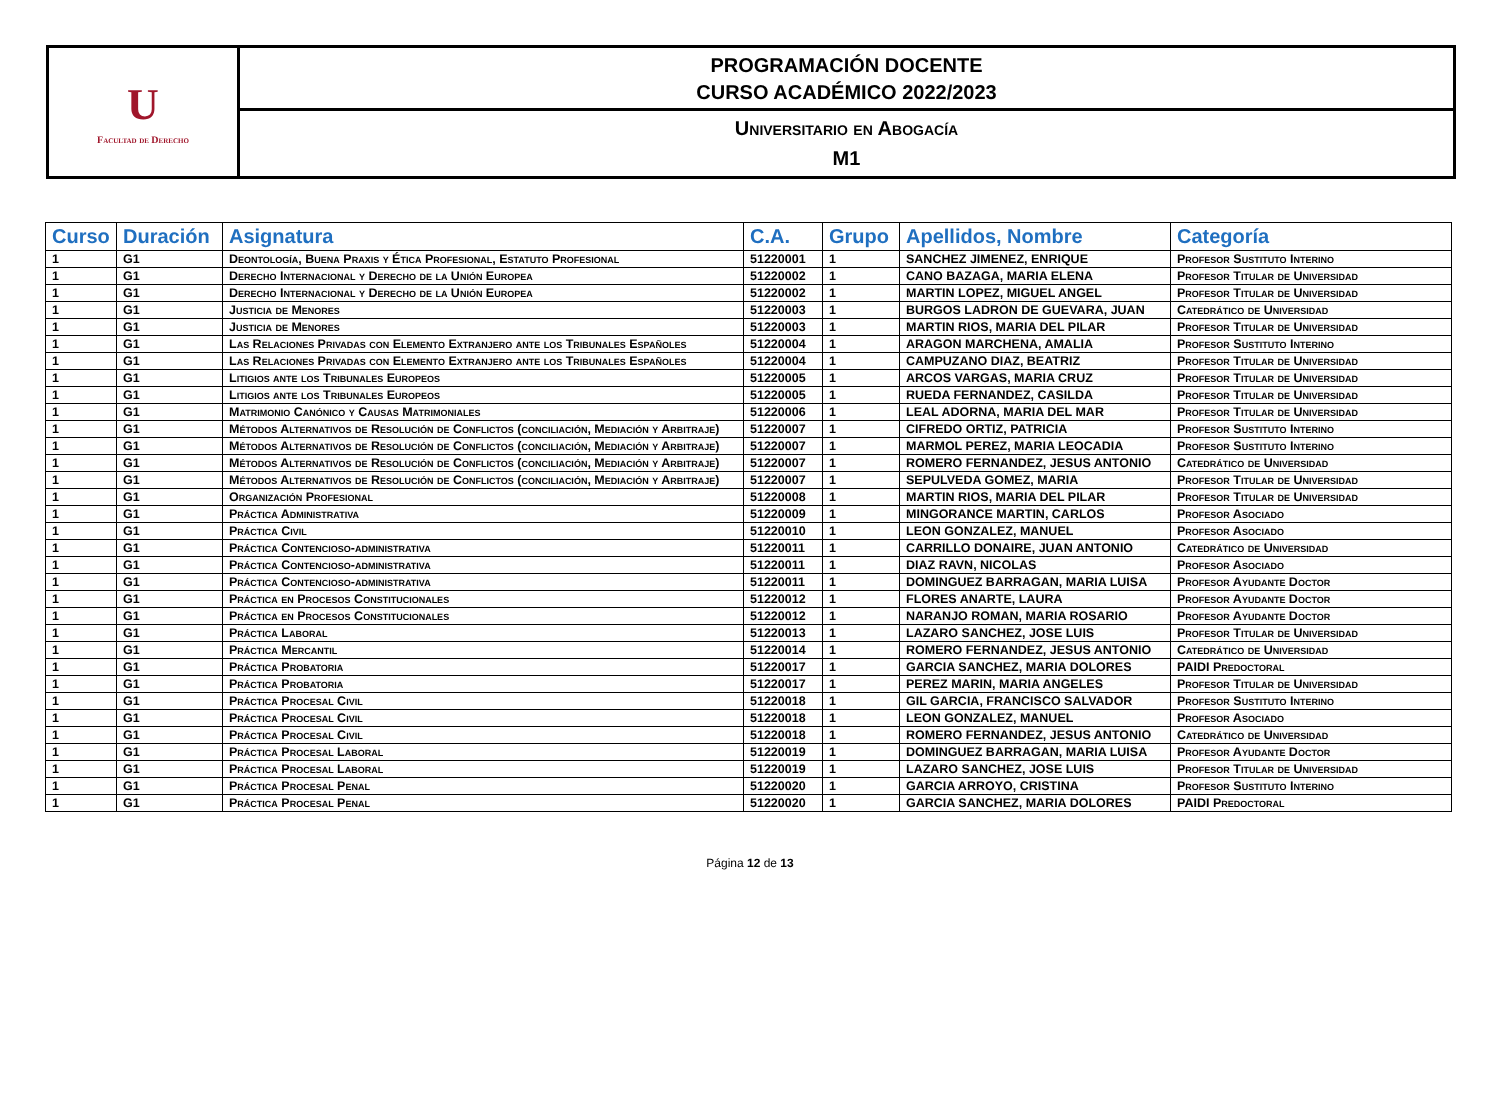U
Facultad de Derecho
PROGRAMACIÓN DOCENTE
CURSO ACADÉMICO 2022/2023
Universitario en Abogacía
M1
| Curso | Duración | Asignatura | C.A. | Grupo | Apellidos, Nombre | Categoría |
| --- | --- | --- | --- | --- | --- | --- |
| 1 | G1 | Deontología, Buena Praxis y Ética Profesional, Estatuto Profesional | 51220001 | 1 | SANCHEZ JIMENEZ, ENRIQUE | Profesor Sustituto Interino |
| 1 | G1 | Derecho Internacional y Derecho de la Unión Europea | 51220002 | 1 | CANO BAZAGA, MARIA ELENA | Profesor Titular de Universidad |
| 1 | G1 | Derecho Internacional y Derecho de la Unión Europea | 51220002 | 1 | MARTIN LOPEZ, MIGUEL ANGEL | Profesor Titular de Universidad |
| 1 | G1 | Justicia de Menores | 51220003 | 1 | BURGOS LADRON DE GUEVARA, JUAN | Catedrático de Universidad |
| 1 | G1 | Justicia de Menores | 51220003 | 1 | MARTIN RIOS, MARIA DEL PILAR | Profesor Titular de Universidad |
| 1 | G1 | Las Relaciones Privadas con Elemento Extranjero ante los Tribunales Españoles | 51220004 | 1 | ARAGON MARCHENA, AMALIA | Profesor Sustituto Interino |
| 1 | G1 | Las Relaciones Privadas con Elemento Extranjero ante los Tribunales Españoles | 51220004 | 1 | CAMPUZANO DIAZ, BEATRIZ | Profesor Titular de Universidad |
| 1 | G1 | Litigios ante los Tribunales Europeos | 51220005 | 1 | ARCOS VARGAS, MARIA CRUZ | Profesor Titular de Universidad |
| 1 | G1 | Litigios ante los Tribunales Europeos | 51220005 | 1 | RUEDA FERNANDEZ, CASILDA | Profesor Titular de Universidad |
| 1 | G1 | Matrimonio Canónico y Causas Matrimoniales | 51220006 | 1 | LEAL ADORNA, MARIA DEL MAR | Profesor Titular de Universidad |
| 1 | G1 | Métodos Alternativos de Resolución de Conflictos (conciliación, Mediación y Arbitraje) | 51220007 | 1 | CIFREDO ORTIZ, PATRICIA | Profesor Sustituto Interino |
| 1 | G1 | Métodos Alternativos de Resolución de Conflictos (conciliación, Mediación y Arbitraje) | 51220007 | 1 | MARMOL PEREZ, MARIA LEOCADIA | Profesor Sustituto Interino |
| 1 | G1 | Métodos Alternativos de Resolución de Conflictos (conciliación, Mediación y Arbitraje) | 51220007 | 1 | ROMERO FERNANDEZ, JESUS ANTONIO | Catedrático de Universidad |
| 1 | G1 | Métodos Alternativos de Resolución de Conflictos (conciliación, Mediación y Arbitraje) | 51220007 | 1 | SEPULVEDA GOMEZ, MARIA | Profesor Titular de Universidad |
| 1 | G1 | Organización Profesional | 51220008 | 1 | MARTIN RIOS, MARIA DEL PILAR | Profesor Titular de Universidad |
| 1 | G1 | Práctica Administrativa | 51220009 | 1 | MINGORANCE MARTIN, CARLOS | Profesor Asociado |
| 1 | G1 | Práctica Civil | 51220010 | 1 | LEON GONZALEZ, MANUEL | Profesor Asociado |
| 1 | G1 | Práctica Contencioso-administrativa | 51220011 | 1 | CARRILLO DONAIRE, JUAN ANTONIO | Catedrático de Universidad |
| 1 | G1 | Práctica Contencioso-administrativa | 51220011 | 1 | DIAZ RAVN, NICOLAS | Profesor Asociado |
| 1 | G1 | Práctica Contencioso-administrativa | 51220011 | 1 | DOMINGUEZ BARRAGAN, MARIA LUISA | Profesor Ayudante Doctor |
| 1 | G1 | Práctica en Procesos Constitucionales | 51220012 | 1 | FLORES ANARTE, LAURA | Profesor Ayudante Doctor |
| 1 | G1 | Práctica en Procesos Constitucionales | 51220012 | 1 | NARANJO ROMAN, MARIA ROSARIO | Profesor Ayudante Doctor |
| 1 | G1 | Práctica Laboral | 51220013 | 1 | LAZARO SANCHEZ, JOSE LUIS | Profesor Titular de Universidad |
| 1 | G1 | Práctica Mercantil | 51220014 | 1 | ROMERO FERNANDEZ, JESUS ANTONIO | Catedrático de Universidad |
| 1 | G1 | Práctica Probatoria | 51220017 | 1 | GARCIA SANCHEZ, MARIA DOLORES | PAIDI Predoctoral |
| 1 | G1 | Práctica Probatoria | 51220017 | 1 | PEREZ MARIN, MARIA ANGELES | Profesor Titular de Universidad |
| 1 | G1 | Práctica Procesal Civil | 51220018 | 1 | GIL GARCIA, FRANCISCO SALVADOR | Profesor Sustituto Interino |
| 1 | G1 | Práctica Procesal Civil | 51220018 | 1 | LEON GONZALEZ, MANUEL | Profesor Asociado |
| 1 | G1 | Práctica Procesal Civil | 51220018 | 1 | ROMERO FERNANDEZ, JESUS ANTONIO | Catedrático de Universidad |
| 1 | G1 | Práctica Procesal Laboral | 51220019 | 1 | DOMINGUEZ BARRAGAN, MARIA LUISA | Profesor Ayudante Doctor |
| 1 | G1 | Práctica Procesal Laboral | 51220019 | 1 | LAZARO SANCHEZ, JOSE LUIS | Profesor Titular de Universidad |
| 1 | G1 | Práctica Procesal Penal | 51220020 | 1 | GARCIA ARROYO, CRISTINA | Profesor Sustituto Interino |
| 1 | G1 | Práctica Procesal Penal | 51220020 | 1 | GARCIA SANCHEZ, MARIA DOLORES | PAIDI Predoctoral |
Página 12 de 13